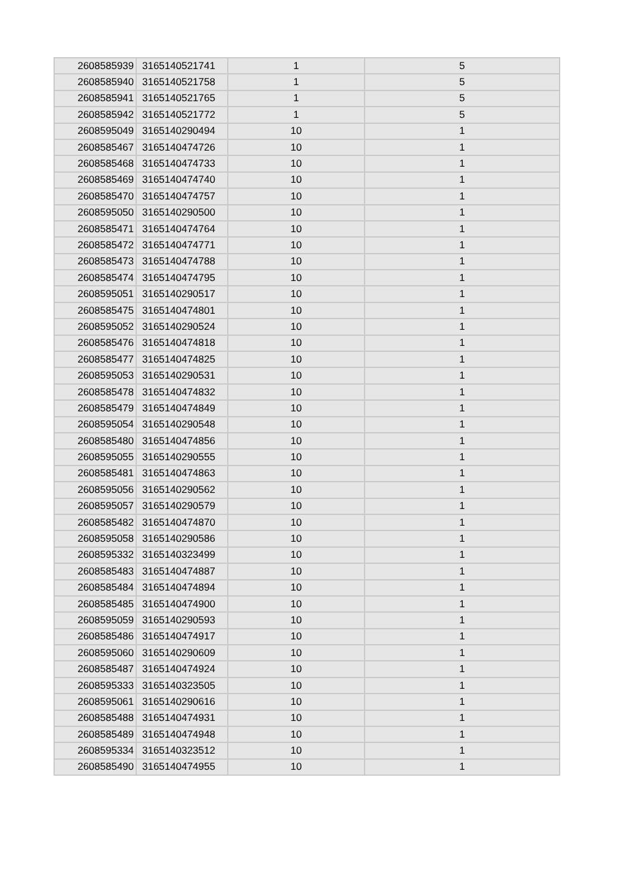| 2608585939 | 3165140521741 | 1 | 5 |
| 2608585940 | 3165140521758 | 1 | 5 |
| 2608585941 | 3165140521765 | 1 | 5 |
| 2608585942 | 3165140521772 | 1 | 5 |
| 2608595049 | 3165140290494 | 10 | 1 |
| 2608585467 | 3165140474726 | 10 | 1 |
| 2608585468 | 3165140474733 | 10 | 1 |
| 2608585469 | 3165140474740 | 10 | 1 |
| 2608585470 | 3165140474757 | 10 | 1 |
| 2608595050 | 3165140290500 | 10 | 1 |
| 2608585471 | 3165140474764 | 10 | 1 |
| 2608585472 | 3165140474771 | 10 | 1 |
| 2608585473 | 3165140474788 | 10 | 1 |
| 2608585474 | 3165140474795 | 10 | 1 |
| 2608595051 | 3165140290517 | 10 | 1 |
| 2608585475 | 3165140474801 | 10 | 1 |
| 2608595052 | 3165140290524 | 10 | 1 |
| 2608585476 | 3165140474818 | 10 | 1 |
| 2608585477 | 3165140474825 | 10 | 1 |
| 2608595053 | 3165140290531 | 10 | 1 |
| 2608585478 | 3165140474832 | 10 | 1 |
| 2608585479 | 3165140474849 | 10 | 1 |
| 2608595054 | 3165140290548 | 10 | 1 |
| 2608585480 | 3165140474856 | 10 | 1 |
| 2608595055 | 3165140290555 | 10 | 1 |
| 2608585481 | 3165140474863 | 10 | 1 |
| 2608595056 | 3165140290562 | 10 | 1 |
| 2608595057 | 3165140290579 | 10 | 1 |
| 2608585482 | 3165140474870 | 10 | 1 |
| 2608595058 | 3165140290586 | 10 | 1 |
| 2608595332 | 3165140323499 | 10 | 1 |
| 2608585483 | 3165140474887 | 10 | 1 |
| 2608585484 | 3165140474894 | 10 | 1 |
| 2608585485 | 3165140474900 | 10 | 1 |
| 2608595059 | 3165140290593 | 10 | 1 |
| 2608585486 | 3165140474917 | 10 | 1 |
| 2608595060 | 3165140290609 | 10 | 1 |
| 2608585487 | 3165140474924 | 10 | 1 |
| 2608595333 | 3165140323505 | 10 | 1 |
| 2608595061 | 3165140290616 | 10 | 1 |
| 2608585488 | 3165140474931 | 10 | 1 |
| 2608585489 | 3165140474948 | 10 | 1 |
| 2608595334 | 3165140323512 | 10 | 1 |
| 2608585490 | 3165140474955 | 10 | 1 |